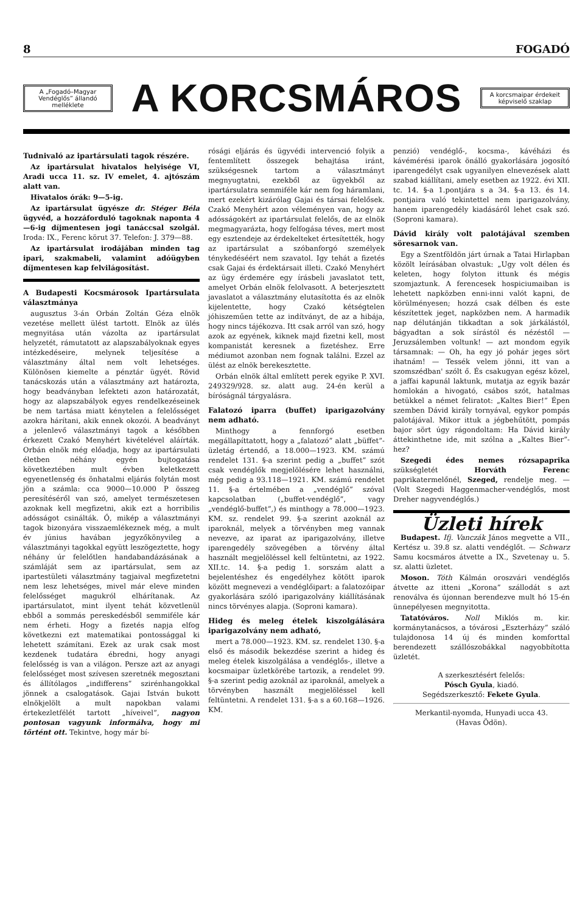8 FOGADÓ
A „Fogadó–Magyar Vendéglős” állandó melléklete
A KORCSMÁROS
A korcsmaipar érdekeit képviselő szaklap
Tudnivaló az ipartársulati tagok részére.
Az ipartársulat hivatalos helyisége VI, Aradi ucca 11. sz. IV emelet, 4. ajtószám alatt van.
Hivatalos órák: 9—5-ig.
Az ipartársulat ügyésze dr. Stéger Béla ügyvéd, a hozzáforduló tagoknak naponta 4—6-ig díjmentesen jogi tanáccsal szolgál. Iroda: IX., Ferenc körut 37. Telefon: J. 379—88.
Az ipartársulat irodájában minden tag ipari, szakmabeli, valamint adóügyben díjmentesen kap felvilágosítást.
A Budapesti Kocsmárosok Ipartársulata választmánya
augusztus 3-án Orbán Zoltán Géza elnök vezetése mellett ülést tartott. Elnök az ülés megnyitása után vázolta az ipartársulat helyzetét, rámutatott az alapszabályoknak egyes intézkedéseire, melynek teljesítése a választmány által nem volt lehetséges. Különösen kiemelte a pénztár ügyét. Rövid tanácskozás után a választmány azt határozta, hogy beadványban lefekteti azon határozatát, hogy az alapszabályok egyes rendelkezéseinek be nem tartása miatt kénytelen a felelősséget azokra hárítani, akik ennek okozói. A beadványt a jelenlevő választmányi tagok a későbben érkezett Czakó Menyhért kivételével aláírták. Orbán elnök még előadja, hogy az ipartársulati életben néhány egyén bujtogatása következtében mult évben keletkezett egyenetlenség és önhatalmi eljárás folytán most jön a számla: cca 9000—10.000 P összeg peresítéséről van szó, amelyet természetesen azoknak kell megfizetni, akik ezt a horribilis adósságot csinálták. Ő, mikép a választmányi tagok bizonyára visszaemlékeznek még, a mult év június havában jegyzőkönyvileg a választmányi tagokkal együtt leszögeztette, hogy néhány úr felelőtlen handabandázásának a számláját sem az ipartársulat, sem az ipartestületi választmány tagjaival megfizetetni nem lesz lehetséges, mivel már eleve minden felelősséget magukról elhárítanak. Az ipartársulatot, mint ilyent tehát közvetlenül ebből a sommás pereskedésből semmiféle kár nem érheti. Hogy a fizetés napja elfog következni ezt matematikai pontossággal ki lehetett számítani. Ezek az urak csak most kezdenek tudatára ébredni, hogy anyagi felelősség is van a világon. Persze azt az anyagi felelősséget most szívesen szeretnék megosztani és állítólagos „indifferens” szirénhangokkal jönnek a csalogatások. Gajai István bukott elnökjelölt a mult napokban valami értekezletfélét tartott „híveivel”, nagyon pontosan vagyunk informálva, hogy mi történt ott. Tekintve, hogy már bí-
rósági eljárás és ügyvédi intervenció folyik a fentemlített összegek behajtása iránt, szükségesnek tartom a választmányt megnyugtatni, ezekből az ügyekből az ipartársulatra semmiféle kár nem fog háramlani, mert ezekért kizárólag Gajai és társai felelősek. Czakó Menyhért azon véleményen van, hogy az adósságokért az ipartársulat felelős, de az elnök megmagyarázta, hogy felfogása téves, mert most egy esztendeje az érdekelteket értesítették, hogy az ipartársulat a szóbanforgó személyek ténykedéséért nem szavatol. Igy tehát a fizetés csak Gajai és érdektársait illeti. Czakó Menyhért az ügy érdemére egy írásbeli javaslatot tett, amelyet Orbán elnök felolvasott. A beterjesztett javaslatot a választmány elutasította és az elnök kijelentette, hogy Czakó kétségtelen jóhiszeműen tette az indítványt, de az a hibája, hogy nincs tájékozva. Itt csak arról van szó, hogy azok az egyének, kiknek majd fizetni kell, most kompanistát keresnek a fizetéshez. Erre médiumot azonban nem fognak találni. Ezzel az ülést az elnök berekesztette.
Orbán elnök által említett perek egyike P. XVI. 249329/928. sz. alatt aug. 24-én kerül a bíróságnál tárgyalásra.
Falatozó iparra (buffet) iparigazolvány nem adható.
Minthogy a fennforgó esetben megállapíttatott, hogy a „falatozó” alatt „büffet”-üzletág értendő, a 18.000—1923. KM. számú rendelet 131. §-a szerint pedig a „buffet” szót csak vendéglők megjelölésére lehet használni, még pedig a 93.118—1921. KM. számú rendelet 11. §-a értelmében a „vendéglő” szóval kapcsolatban („buffet-vendéglő”, vagy „vendéglő-buffet”,) és minthogy a 78.000—1923. KM. sz. rendelet 99. §-a szerint azoknál az iparoknál, melyek a törvényben meg vannak nevezve, az iparat az iparigazolvány, illetve iparengedély szövegében a törvény által használt megjelöléssel kell feltüntetni, az 1922. XII.tc. 14. §-a pedig 1. sorszám alatt a bejelentéshez és engedélyhez kötött iparok között megnevezi a vendéglőipart: a falatozóipar gyakorlására szóló iparigazolvány kiállításának nincs törvényes alapja. (Soproni kamara).
Hideg és meleg ételek kiszolgálására iparigazolvány nem adható,
mert a 78.000—1923. KM. sz. rendelet 130. §-a első és második bekezdése szerint a hideg és meleg ételek kiszolgálása a vendéglős-, illetve a kocsmaipar üzletkörébe tartozik, a rendelet 99. §-a szerint pedig azoknál az iparoknál, amelyek a törvényben használt megjelöléssel kell feltüntetni. A rendelet 131. §-a s a 60.168—1926. KM.
penzió) vendéglő-, kocsma-, kávéházi és kávémérési iparok önálló gyakorlására jogosító iparengedélyt csak ugyanilyen elnevezések alatt szabad kiállítani, amely esetben az 1922. évi XII. tc. 14. §-a 1.pontjára s a 34. §-a 13. és 14. pontjaira való tekintettel nem iparigazolvány, hanem iparengedély kiadásáról lehet csak szó. (Soproni kamara).
Dávid király volt palotájával szemben söresarnok van.
Egy a Szentföldön járt úrnak a Tatai Hirlapban közölt leírásában olvastuk: „Ugy volt délen és keleten, hogy folyton ittunk és mégis szomjaztunk. A ferencesek hospiciumaiban is lehetett napközben enni-inni valót kapni, de körülményesen; hozzá csak délben és este készítettek jeget, napközben nem. A harmadik nap délutánján tikkadtan a sok járkálástól, bágyadtan a sok sírástól és nézéstől — Jeruzsálemben voltunk! — azt mondom egyik társamnak: — Oh, ha egy jó pohár jeges sört ihatnám! — Tessék velem jönni, itt van a szomszédban' szólt ő. És csakugyan egész közel, a jaffai kapunál laktunk, mutatja az egyik bazár homlokán a hivogató, csábos szót, hatalmas betükkel a német feliratot: „Kaltes Bier!” Épen szemben Dávid király tornyával, egykor pompás palotájával. Mikor ittuk a jégbehűtött, pompás bajor sört úgy rágondoltam: Ha Dávid király áttekinthetne ide, mit szólna a „Kaltes Bier”-hez?
Szegedi édes nemes rózsapaprika szükségletét Horváth Ferenc paprikatermelőnél, Szeged, rendelje meg. — (Volt Szegedi Haggenmacher-vendéglős, most Dreher nagyvendéglős.)
Üzleti hírek
Budapest. Ifj. Vanczák János megvette a VII., Kertész u. 39.8 sz. alatti vendéglőt. — Schwarz Samu kocsmáros átvette a IX., Szvetenay u. 5. sz. alatti üzletet.
Moson. Tóth Kálmán oroszvári vendéglős átvette az itteni „Korona” szállodát s azt renoválva és újonnan berendezve mult hó 15-én ünnepélyesen megnyitotta.
Tatatóváros. Noll Miklós m. kir. kormánytanácsos, a tóvárosi „Eszterházy” száló tulajdonosa 14 új és minden komforttal berendezett szállószobákkal nagyobbította üzletét.
A szerkesztésért felelős:
Pósch Gyula, kiadó.
Segédszerkesztő: Fekete Gyula.
Merkantil-nyomda, Hunyadi ucca 43.
(Havas Ödön).